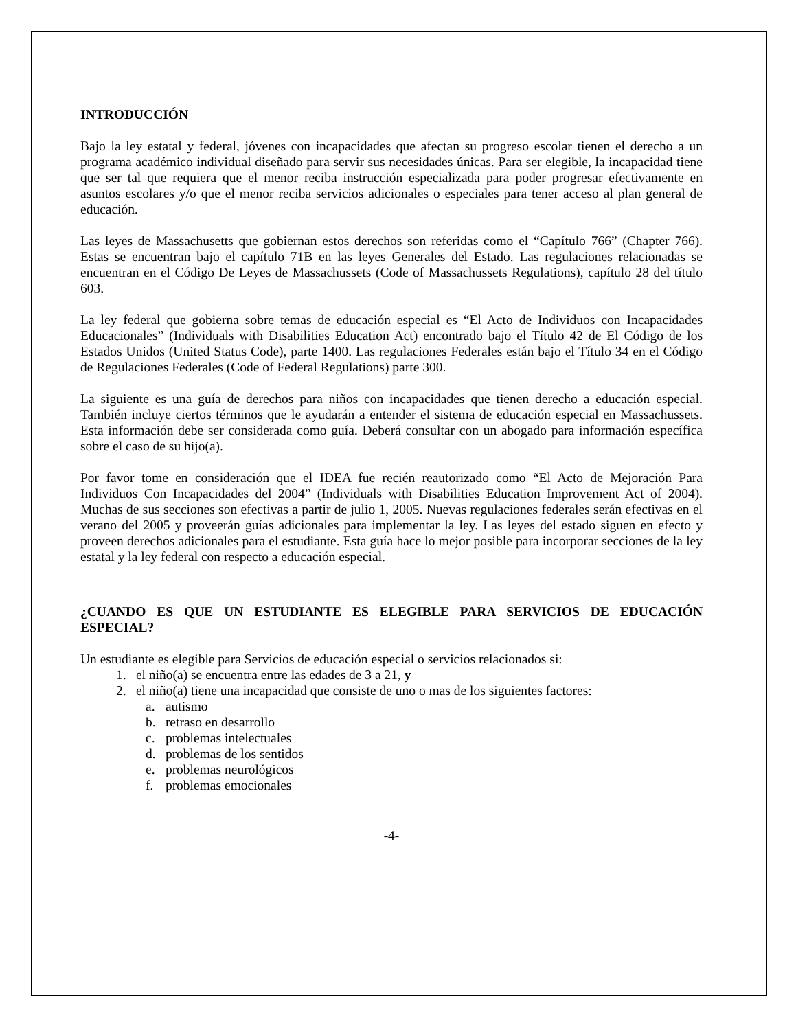INTRODUCCIÓN
Bajo la ley estatal y federal, jóvenes con incapacidades que afectan su progreso escolar tienen el derecho a un programa académico individual diseñado para servir sus necesidades únicas. Para ser elegible, la incapacidad tiene que ser tal que requiera que el menor reciba instrucción especializada para poder progresar efectivamente en asuntos escolares y/o que el menor reciba servicios adicionales o especiales para tener acceso al plan general de educación.
Las leyes de Massachusetts que gobiernan estos derechos son referidas como el “Capítulo 766” (Chapter 766). Estas se encuentran bajo el capítulo 71B en las leyes Generales del Estado. Las regulaciones relacionadas se encuentran en el Código De Leyes de Massachussets (Code of Massachussets Regulations), capítulo 28 del título 603.
La ley federal que gobierna sobre temas de educación especial es “El Acto de Individuos con Incapacidades Educacionales” (Individuals with Disabilities Education Act) encontrado bajo el Título 42 de El Código de los Estados Unidos (United Status Code), parte 1400. Las regulaciones Federales están bajo el Título 34 en el Código de Regulaciones Federales (Code of Federal Regulations) parte 300.
La siguiente es una guía de derechos para niños con incapacidades que tienen derecho a educación especial. También incluye ciertos términos que le ayudarán a entender el sistema de educación especial en Massachussets. Esta información debe ser considerada como guía. Deberá consultar con un abogado para información específica sobre el caso de su hijo(a).
Por favor tome en consideración que el IDEA fue recién reautorizado como “El Acto de Mejoración Para Individuos Con Incapacidades del 2004” (Individuals with Disabilities Education Improvement Act of 2004). Muchas de sus secciones son efectivas a partir de julio 1, 2005. Nuevas regulaciones federales serán efectivas en el verano del 2005 y proveerán guías adicionales para implementar la ley. Las leyes del estado siguen en efecto y proveen derechos adicionales para el estudiante. Esta guía hace lo mejor posible para incorporar secciones de la ley estatal y la ley federal con respecto a educación especial.
¿CUANDO ES QUE UN ESTUDIANTE ES ELEGIBLE PARA SERVICIOS DE EDUCACIÓN ESPECIAL?
Un estudiante es elegible para Servicios de educación especial o servicios relacionados si:
1. el niño(a) se encuentra entre las edades de 3 a 21, y
2. el niño(a) tiene una incapacidad que consiste de uno o mas de los siguientes factores:
a. autismo
b. retraso en desarrollo
c. problemas intelectuales
d. problemas de los sentidos
e. problemas neurológicos
f. problemas emocionales
-4-